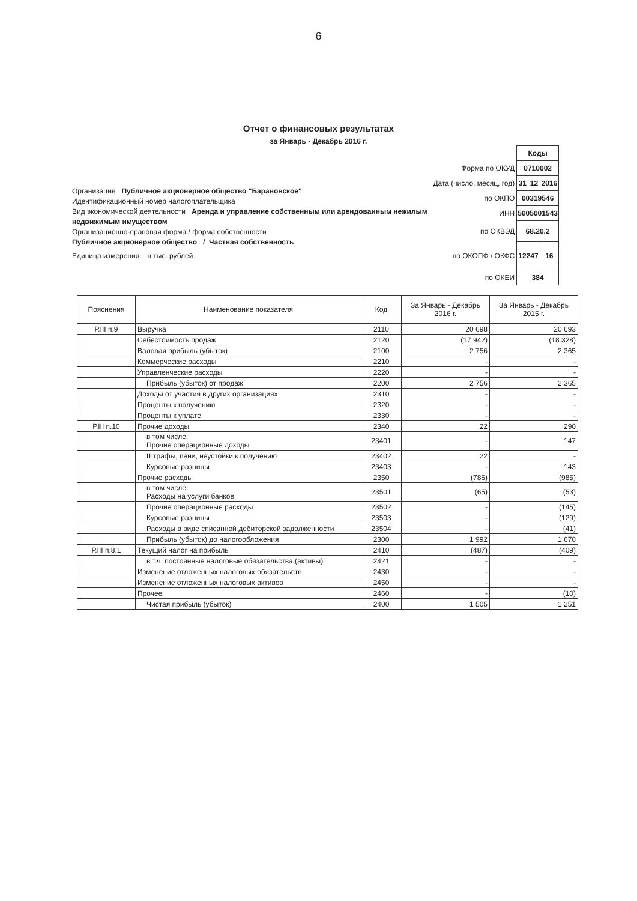6
Отчет о финансовых результатах
за Январь - Декабрь 2016 г.
Организация Публичное акционерное общество "Барановское"
Идентификационный номер налогоплательщика
Вид экономической деятельности Аренда и управление собственным или арендованным нежилым недвижимым имуществом
Организационно-правовая форма / форма собственности
Публичное акционерное общество / Частная собственность
Единица измерения: в тыс. рублей
| | Коды | | |
| Форма по ОКУД | 0710002 | | |
| Дата (число, месяц, год) | 31 | 12 | 2016 |
| по ОКПО | 00319546 | | |
| ИНН | 5005001543 | | |
| по ОКВЭД | 68.20.2 | | |
| по ОКОПФ / ОКФС | 12247 | | 16 |
| по ОКЕИ | 384 | | |
| Пояснения | Наименование показателя | Код | За Январь - Декабрь 2016 г. | За Январь - Декабрь 2015 г. |
| --- | --- | --- | --- | --- |
| Р.III п.9 | Выручка | 2110 | 20 698 | 20 693 |
| | Себестоимость продаж | 2120 | (17 942) | (18 328) |
| | Валовая прибыль (убыток) | 2100 | 2 756 | 2 365 |
| | Коммерческие расходы | 2210 | - | - |
| | Управленческие расходы | 2220 | - | - |
| | Прибыль (убыток) от продаж | 2200 | 2 756 | 2 365 |
| | Доходы от участия в других организациях | 2310 | - | - |
| | Проценты к получению | 2320 | - | - |
| | Проценты к уплате | 2330 | - | - |
| Р.III п.10 | Прочие доходы | 2340 | 22 | 290 |
| | в том числе: Прочие операционные доходы | 23401 | - | 147 |
| | Штрафы, пени, неустойки к получению | 23402 | 22 | - |
| | Курсовые разницы | 23403 | - | 143 |
| | Прочие расходы | 2350 | (786) | (985) |
| | в том числе: Расходы на услуги банков | 23501 | (65) | (53) |
| | Прочие операционные расходы | 23502 | - | (145) |
| | Курсовые разницы | 23503 | - | (129) |
| | Расходы в виде списанной дебиторской задолженности | 23504 | - | (41) |
| | Прибыль (убыток) до налогообложения | 2300 | 1 992 | 1 670 |
| Р.III п.8.1 | Текущий налог на прибыль | 2410 | (487) | (409) |
| | в т.ч. постоянные налоговые обязательства (активы) | 2421 | - | - |
| | Изменение отложенных налоговых обязательств | 2430 | - | - |
| | Изменение отложенных налоговых активов | 2450 | - | - |
| | Прочее | 2460 | - | (10) |
| | Чистая прибыль (убыток) | 2400 | 1 505 | 1 251 |